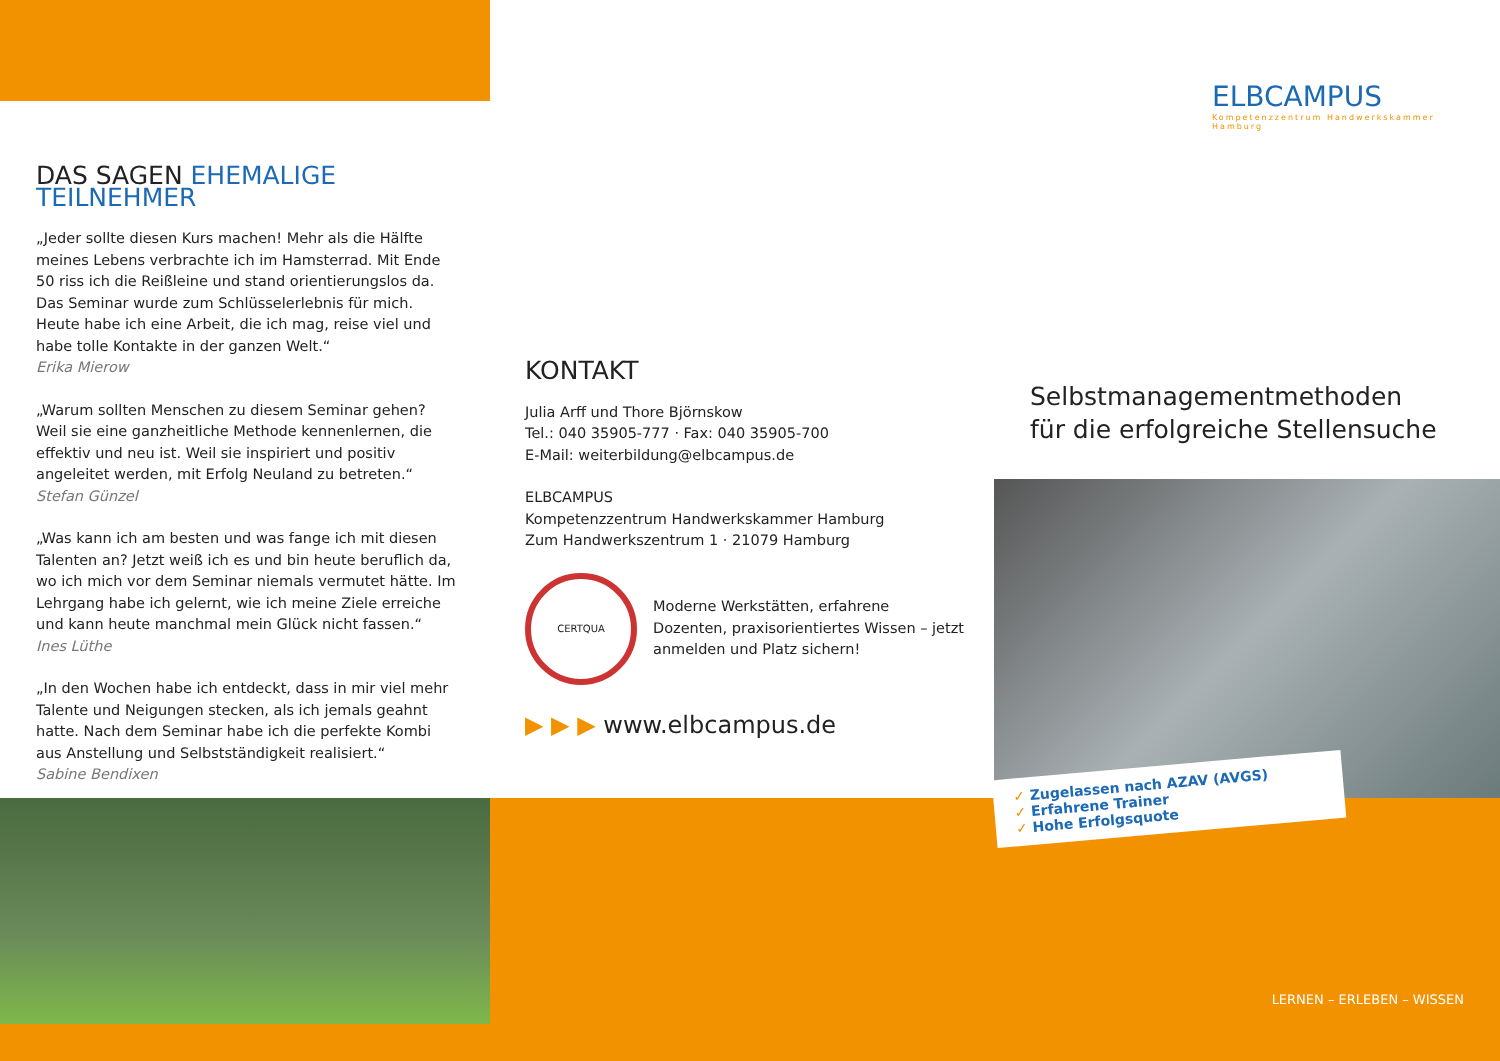ELBCAMPUS
Kompetenzzentrum Handwerkskammer Hamburg
DAS SAGEN EHEMALIGE TEILNEHMER
„Jeder sollte diesen Kurs machen! Mehr als die Hälfte meines Lebens verbrachte ich im Hamsterrad. Mit Ende 50 riss ich die Reißleine und stand orientierungslos da. Das Seminar wurde zum Schlüsselerlebnis für mich. Heute habe ich eine Arbeit, die ich mag, reise viel und habe tolle Kontakte in der ganzen Welt.“
Erika Mierow
„Warum sollten Menschen zu diesem Seminar gehen? Weil sie eine ganzheitliche Methode kennenlernen, die effektiv und neu ist. Weil sie inspiriert und positiv angeleitet werden, mit Erfolg Neuland zu betreten.“
Stefan Günzel
„Was kann ich am besten und was fange ich mit diesen Talenten an? Jetzt weiß ich es und bin heute beruflich da, wo ich mich vor dem Seminar niemals vermutet hätte. Im Lehrgang habe ich gelernt, wie ich meine Ziele erreiche und kann heute manchmal mein Glück nicht fassen.“
Ines Lüthe
„In den Wochen habe ich entdeckt, dass in mir viel mehr Talente und Neigungen stecken, als ich jemals geahnt hatte. Nach dem Seminar habe ich die perfekte Kombi aus Anstellung und Selbstständigkeit realisiert.“
Sabine Bendixen
KONTAKT
Julia Arff und Thore Björnskow
Tel.: 040 35905-777 · Fax: 040 35905-700
E-Mail: weiterbildung@elbcampus.de
ELBCAMPUS
Kompetenzzentrum Handwerkskammer Hamburg
Zum Handwerkszentrum 1 · 21079 Hamburg
CERTQUA
Moderne Werkstätten, erfahrene Dozenten, praxisorientiertes Wissen – jetzt anmelden und Platz sichern!
▶ ▶ ▶ www.elbcampus.de
Selbstmanagementmethoden
für die erfolgreiche Stellensuche
✓ Zugelassen nach AZAV (AVGS)
✓ Erfahrene Trainer
✓ Hohe Erfolgsquote
LERNEN – ERLEBEN – WISSEN